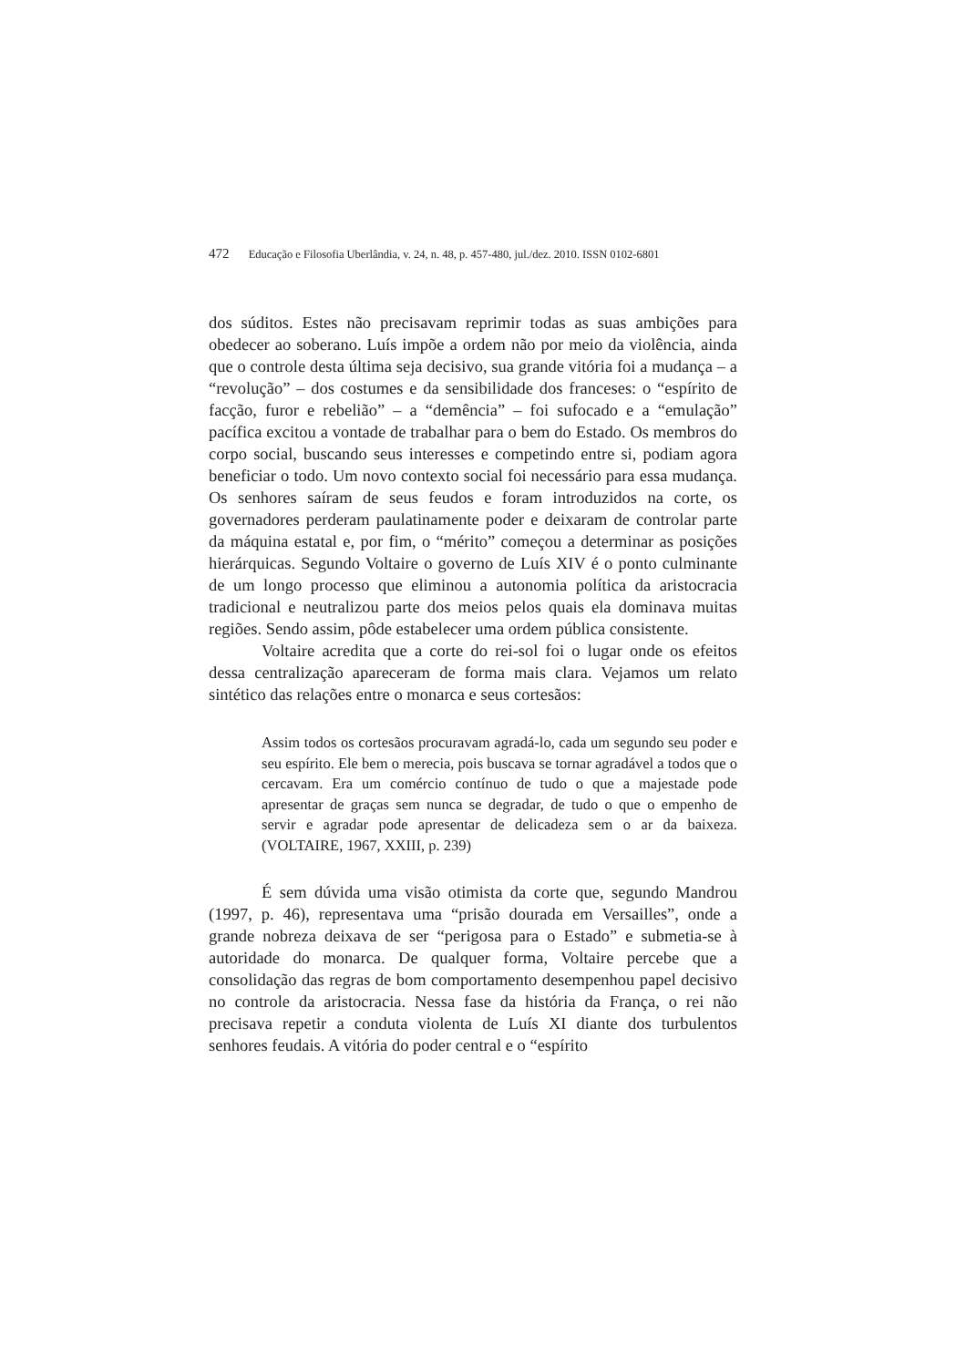472 Educação e Filosofia Uberlândia, v. 24, n. 48, p. 457-480, jul./dez. 2010. ISSN 0102-6801
dos súditos. Estes não precisavam reprimir todas as suas ambições para obedecer ao soberano. Luís impõe a ordem não por meio da violência, ainda que o controle desta última seja decisivo, sua grande vitória foi a mudança – a “revolução” – dos costumes e da sensibilidade dos franceses: o “espírito de facção, furor e rebelião” – a “demência” – foi sufocado e a “emulação” pacífica excitou a vontade de trabalhar para o bem do Estado. Os membros do corpo social, buscando seus interesses e competindo entre si, podiam agora beneficiar o todo. Um novo contexto social foi necessário para essa mudança. Os senhores saíram de seus feudos e foram introduzidos na corte, os governadores perderam paulatinamente poder e deixaram de controlar parte da máquina estatal e, por fim, o “mérito” começou a determinar as posições hierárquicas. Segundo Voltaire o governo de Luís XIV é o ponto culminante de um longo processo que eliminou a autonomia política da aristocracia tradicional e neutralizou parte dos meios pelos quais ela dominava muitas regiões. Sendo assim, pôde estabelecer uma ordem pública consistente.
Voltaire acredita que a corte do rei-sol foi o lugar onde os efeitos dessa centralização apareceram de forma mais clara. Vejamos um relato sintético das relações entre o monarca e seus cortesãos:
Assim todos os cortesãos procuravam agradá-lo, cada um segundo seu poder e seu espírito. Ele bem o merecia, pois buscava se tornar agradável a todos que o cercavam. Era um comércio contínuo de tudo o que a majestade pode apresentar de graças sem nunca se degradar, de tudo o que o empenho de servir e agradar pode apresentar de delicadeza sem o ar da baixeza. (VOLTAIRE, 1967, XXIII, p. 239)
É sem dúvida uma visão otimista da corte que, segundo Mandrou (1997, p. 46), representava uma “prisão dourada em Versailles”, onde a grande nobreza deixava de ser “perigosa para o Estado” e submetia-se à autoridade do monarca. De qualquer forma, Voltaire percebe que a consolidação das regras de bom comportamento desempenhou papel decisivo no controle da aristocracia. Nessa fase da história da França, o rei não precisava repetir a conduta violenta de Luís XI diante dos turbulentos senhores feudais. A vitória do poder central e o “espírito